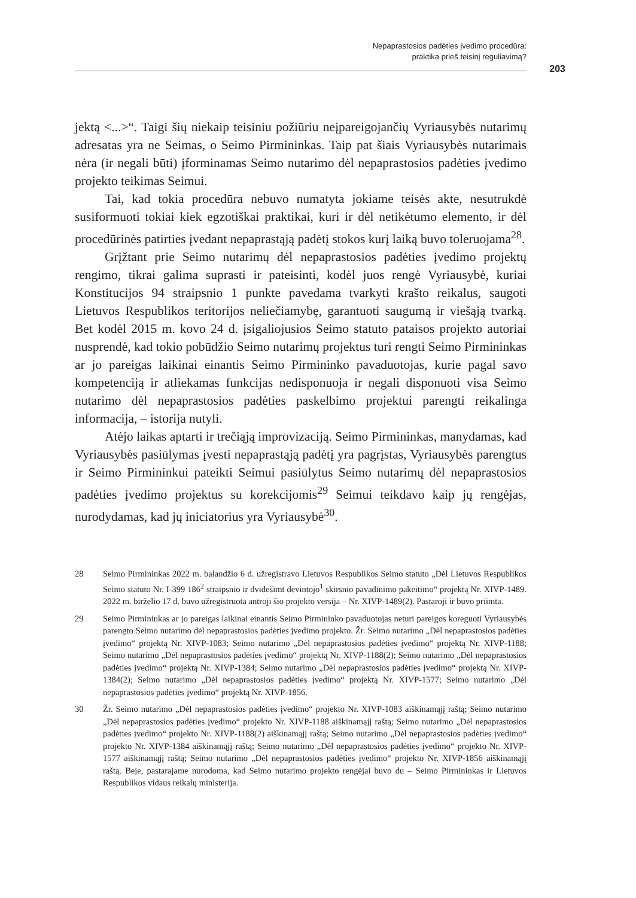Nepaprastosios padėties įvedimo procedūra:
praktika prieš teisinį reguliavimą?
203
jektą <...>“. Taigi šių niekaip teisiniu požiūriu neįpareigojančių Vyriausybės nutarimų adresatas yra ne Seimas, o Seimo Pirmininkas. Taip pat šiais Vyriausybės nutarimais nėra (ir negali būti) įforminamas Seimo nutarimo dėl nepaprastosios padėties įvedimo projekto teikimas Seimui.
Tai, kad tokia procedūra nebuvo numatyta jokiame teisės akte, nesutrukdė susiformuoti tokiai kiek egzotiškai praktikai, kuri ir dėl netikėtumo elemento, ir dėl procedūrinės patirties įvedant nepaprastąją padėtį stokos kurį laiką buvo toleruojama<sup>28</sup>.
Grįžtant prie Seimo nutarimų dėl nepaprastosios padėties įvedimo projektų rengimo, tikrai galima suprasti ir pateisinti, kodėl juos rengė Vyriausybė, kuriai Konstitucijos 94 straipsnio 1 punkte pavedama tvarkyti krašto reikalus, saugoti Lietuvos Respublikos teritorijos neliečiamybę, garantuoti saugumą ir viešąją tvarką. Bet kodėl 2015 m. kovo 24 d. įsigaliojusios Seimo statuto pataisos projekto autoriai nusprendė, kad tokio pobūdžio Seimo nutarimų projektus turi rengti Seimo Pirmininkas ar jo pareigas laikinai einantis Seimo Pirmininko pavaduotojas, kurie pagal savo kompetenciją ir atliekamas funkcijas nedisponuoja ir negali disponuoti visa Seimo nutarimo dėl nepaprastosios padėties paskelbimo projektui parengti reikalinga informacija, – istorija nutyli.
Atėjo laikas aptarti ir trečiąją improvizaciją. Seimo Pirmininkas, manydamas, kad Vyriausybės pasiūlymas įvesti nepaprastąją padėtį yra pagrįstas, Vyriausybės parengtus ir Seimo Pirmininkui pateikti Seimui pasiūlytus Seimo nutarimų dėl nepaprastosios padėties įvedimo projektus su korekcijomis<sup>29</sup> Seimui teikdavo kaip jų rengėjas, nurodydamas, kad jų iniciatorius yra Vyriausybė<sup>30</sup>.
28 Seimo Pirmininkas 2022 m. balandžio 6 d. užregistravo Lietuvos Respublikos Seimo statuto „Dėl Lietuvos Respublikos Seimo statuto Nr. I-399 186<sup>2</sup> straipsnio ir dvidešimt devintojo<sup>1</sup> skirsnio pavadinimo pakeitimo“ projektą Nr. XIVP-1489. 2022 m. birželio 17 d. buvo užregistruota antroji šio projekto versija – Nr. XIVP-1489(2). Pastaroji ir buvo priimta.
29 Seimo Pirmininkas ar jo pareigas laikinai einantis Seimo Pirmininko pavaduotojas neturi pareigos koreguoti Vyriausybės parengto Seimo nutarimo dėl nepaprastosios padėties įvedimo projekto. Žr. Seimo nutarimo „Dėl nepaprastosios padėties įvedimo“ projektą Nr. XIVP-1083; Seimo nutarimo „Dėl nepaprastosios padėties įvedimo“ projektą Nr. XIVP-1188; Seimo nutarimo „Dėl nepaprastosios padėties įvedimo“ projektą Nr. XIVP-1188(2); Seimo nutarimo „Dėl nepaprastosios padėties įvedimo“ projektą Nr. XIVP-1384; Seimo nutarimo „Dėl nepaprastosios padėties įvedimo“ projektą Nr. XIVP-1384(2); Seimo nutarimo „Dėl nepaprastosios padėties įvedimo“ projektą Nr. XIVP-1577; Seimo nutarimo „Dėl nepaprastosios padėties įvedimo“ projektą Nr. XIVP-1856.
30 Žr. Seimo nutarimo „Dėl nepaprastosios padėties įvedimo“ projekto Nr. XIVP-1083 aiškinamąjį raštą; Seimo nutarimo „Dėl nepaprastosios padėties įvedimo“ projekto Nr. XIVP-1188 aiškinamąjį raštą; Seimo nutarimo „Dėl nepaprastosios padėties įvedimo“ projekto Nr. XIVP-1188(2) aiškinamąjį raštą; Seimo nutarimo „Dėl nepaprastosios padėties įvedimo“ projekto Nr. XIVP-1384 aiškinamąjį raštą; Seimo nutarimo „Dėl nepaprastosios padėties įvedimo“ projekto Nr. XIVP-1577 aiškinamąjį raštą; Seimo nutarimo „Dėl nepaprastosios padėties įvedimo“ projekto Nr. XIVP-1856 aiškinamąjį raštą. Beje, pastarajame nurodoma, kad Seimo nutarimo projekto rengėjai buvo du – Seimo Pirmininkas ir Lietuvos Respublikos vidaus reikalų ministerija.